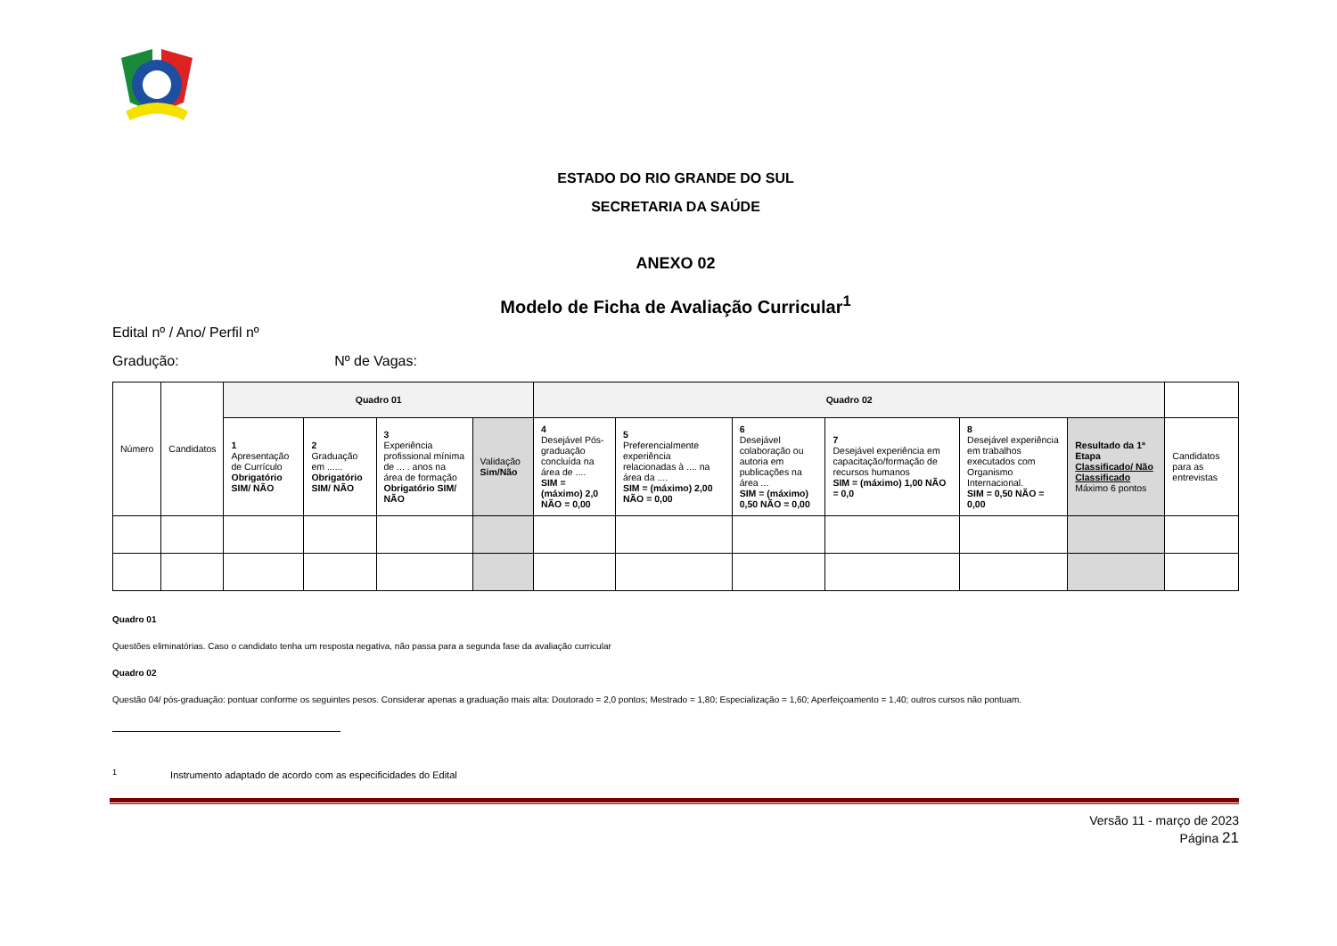ESTADO DO RIO GRANDE DO SUL
SECRETARIA DA SAÚDE
ANEXO 02
Modelo de Ficha de Avaliação Curricular<sup>1</sup>
Edital nº / Ano/ Perfil nº
Gradução: Nº de Vagas:
| Número | Candidatos | Quadro 01 | | | | Quadro 02 | | | | | | |
| --- | --- | --- | --- | --- | --- | --- | --- | --- | --- | --- | --- | --- |
| | | 1 Apresentação de Currículo Obrigatório SIM/ NÃO | 2 Graduação em ...... Obrigatório SIM/ NÃO | 3 Experiência profissional mínima de ... . anos na área de formação Obrigatório SIM/ NÃO | Validação Sim/Não | 4 Desejável Pós-graduação concluída na área de .... SIM = (máximo) 2,0 NÃO = 0,00 | 5 Preferencialmente experiência relacionadas à .... na área da .... SIM = (máximo) 2,00 NÃO = 0,00 | 6 Desejável colaboração ou autoria em publicações na área ... SIM = (máximo) 0,50 NÃO = 0,00 | 7 Desejável experiência em capacitação/formação de recursos humanos SIM = (máximo) 1,00 NÃO = 0,0 | 8 Desejável experiência em trabalhos executados com Organismo Internacional. SIM = 0,50 NÃO = 0,00 | Resultado da 1ª Etapa Classificado/ Não Classificado Máximo 6 pontos | Candidatos para as entrevistas |
Quadro 01
Questões eliminatórias. Caso o candidato tenha um resposta negativa, não passa para a segunda fase da avaliação curricular
Quadro 02
Questão 04/ pós-graduação: pontuar conforme os seguintes pesos. Considerar apenas a graduação mais alta: Doutorado = 2,0 pontos; Mestrado = 1,80; Especialização = 1,60; Aperfeiçoamento = 1,40; outros cursos não pontuam.
<sup>1</sup> Instrumento adaptado de acordo com as especificidades do Edital
Versão 11 - março de 2023
Página 21